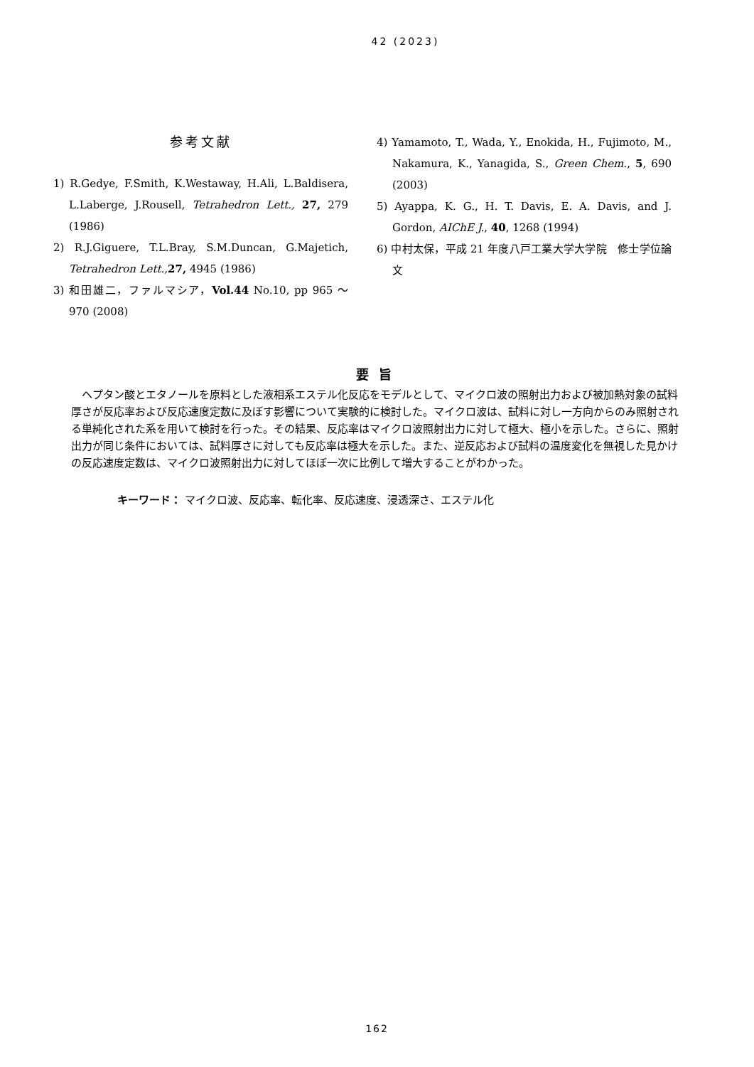42 (2023)
参考文献
1) R.Gedye, F.Smith, K.Westaway, H.Ali, L.Baldisera, L.Laberge, J.Rousell, Tetrahedron Lett., 27, 279 (1986)
2) R.J.Giguere, T.L.Bray, S.M.Duncan, G.Majetich, Tetrahedron Lett., 27, 4945 (1986)
3) 和田雄二，ファルマシア，Vol.44 No.10, pp 965 ～ 970 (2008)
4) Yamamoto, T., Wada, Y., Enokida, H., Fujimoto, M., Nakamura, K., Yanagida, S., Green Chem., 5, 690 (2003)
5) Ayappa, K. G., H. T. Davis, E. A. Davis, and J. Gordon, AIChE J., 40, 1268 (1994)
6) 中村太保，平成 21 年度八戸工業大学大学院　修士学位論文
要旨
ヘプタン酸とエタノールを原料とした液相系エステル化反応をモデルとして、マイクロ波の照射出力および被加熱対象の試料厚さが反応率および反応速度定数に及ぼす影響について実験的に検討した。マイクロ波は、試料に対し一方向からのみ照射される単純化された系を用いて検討を行った。その結果、反応率はマイクロ波照射出力に対して極大、極小を示した。さらに、照射出力が同じ条件においては、試料厚さに対しても反応率は極大を示した。また、逆反応および試料の温度変化を無視した見かけの反応速度定数は、マイクロ波照射出力に対してほぼ一次に比例して増大することがわかった。
キーワード： マイクロ波、反応率、転化率、反応速度、浸透深さ、エステル化
162